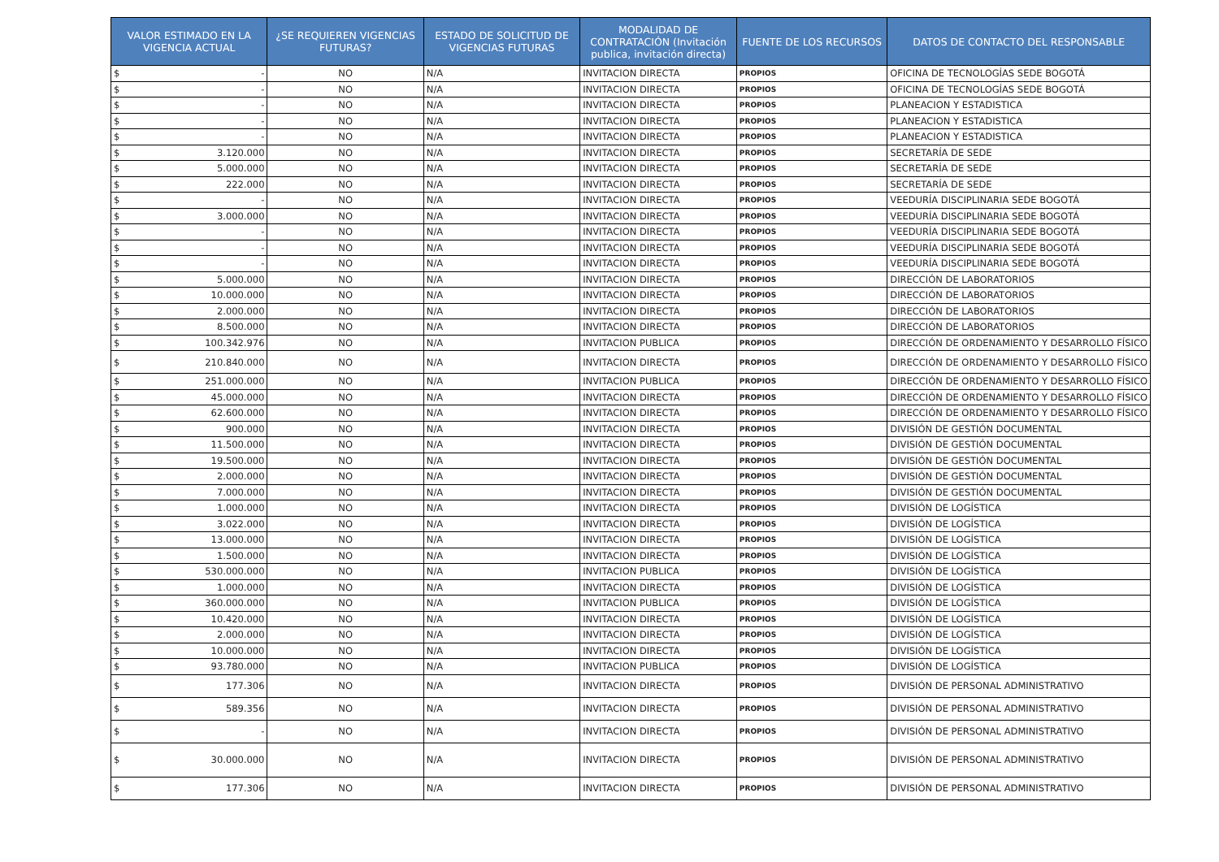| VALOR ESTIMADO EN LA VIGENCIA ACTUAL | ¿SE REQUIEREN VIGENCIAS FUTURAS? | ESTADO DE SOLICITUD DE VIGENCIAS FUTURAS | MODALIDAD DE CONTRATACIÓN (Invitación publica, invitación directa) | FUENTE DE LOS RECURSOS | DATOS DE CONTACTO DEL RESPONSABLE |
| --- | --- | --- | --- | --- | --- |
| $ - | NO | N/A | INVITACION DIRECTA | PROPIOS | OFICINA DE TECNOLOGÍAS SEDE BOGOTÁ |
| $ - | NO | N/A | INVITACION DIRECTA | PROPIOS | OFICINA DE TECNOLOGÍAS SEDE BOGOTÁ |
| $ - | NO | N/A | INVITACION DIRECTA | PROPIOS | PLANEACION Y ESTADISTICA |
| $ - | NO | N/A | INVITACION DIRECTA | PROPIOS | PLANEACION Y ESTADISTICA |
| $ - | NO | N/A | INVITACION DIRECTA | PROPIOS | PLANEACION Y ESTADISTICA |
| $ 3.120.000 | NO | N/A | INVITACION DIRECTA | PROPIOS | SECRETARÍA DE SEDE |
| $ 5.000.000 | NO | N/A | INVITACION DIRECTA | PROPIOS | SECRETARÍA DE SEDE |
| $ 222.000 | NO | N/A | INVITACION DIRECTA | PROPIOS | SECRETARÍA DE SEDE |
| $ - | NO | N/A | INVITACION DIRECTA | PROPIOS | VEEDURÍA DISCIPLINARIA SEDE BOGOTÁ |
| $ 3.000.000 | NO | N/A | INVITACION DIRECTA | PROPIOS | VEEDURÍA DISCIPLINARIA SEDE BOGOTÁ |
| $ - | NO | N/A | INVITACION DIRECTA | PROPIOS | VEEDURÍA DISCIPLINARIA SEDE BOGOTÁ |
| $ - | NO | N/A | INVITACION DIRECTA | PROPIOS | VEEDURÍA DISCIPLINARIA SEDE BOGOTÁ |
| $ - | NO | N/A | INVITACION DIRECTA | PROPIOS | VEEDURÍA DISCIPLINARIA SEDE BOGOTÁ |
| $ 5.000.000 | NO | N/A | INVITACION DIRECTA | PROPIOS | DIRECCIÓN DE LABORATORIOS |
| $ 10.000.000 | NO | N/A | INVITACION DIRECTA | PROPIOS | DIRECCIÓN DE LABORATORIOS |
| $ 2.000.000 | NO | N/A | INVITACION DIRECTA | PROPIOS | DIRECCIÓN DE LABORATORIOS |
| $ 8.500.000 | NO | N/A | INVITACION DIRECTA | PROPIOS | DIRECCIÓN DE LABORATORIOS |
| $ 100.342.976 | NO | N/A | INVITACION PUBLICA | PROPIOS | DIRECCIÓN DE ORDENAMIENTO Y DESARROLLO FÍSICO |
| $ 210.840.000 | NO | N/A | INVITACION DIRECTA | PROPIOS | DIRECCIÓN DE ORDENAMIENTO Y DESARROLLO FÍSICO |
| $ 251.000.000 | NO | N/A | INVITACION PUBLICA | PROPIOS | DIRECCIÓN DE ORDENAMIENTO Y DESARROLLO FÍSICO |
| $ 45.000.000 | NO | N/A | INVITACION DIRECTA | PROPIOS | DIRECCIÓN DE ORDENAMIENTO Y DESARROLLO FÍSICO |
| $ 62.600.000 | NO | N/A | INVITACION DIRECTA | PROPIOS | DIRECCIÓN DE ORDENAMIENTO Y DESARROLLO FÍSICO |
| $ 900.000 | NO | N/A | INVITACION DIRECTA | PROPIOS | DIVISIÓN DE GESTIÓN DOCUMENTAL |
| $ 11.500.000 | NO | N/A | INVITACION DIRECTA | PROPIOS | DIVISIÓN DE GESTIÓN DOCUMENTAL |
| $ 19.500.000 | NO | N/A | INVITACION DIRECTA | PROPIOS | DIVISIÓN DE GESTIÓN DOCUMENTAL |
| $ 2.000.000 | NO | N/A | INVITACION DIRECTA | PROPIOS | DIVISIÓN DE GESTIÓN DOCUMENTAL |
| $ 7.000.000 | NO | N/A | INVITACION DIRECTA | PROPIOS | DIVISIÓN DE GESTIÓN DOCUMENTAL |
| $ 1.000.000 | NO | N/A | INVITACION DIRECTA | PROPIOS | DIVISIÓN DE LOGÍSTICA |
| $ 3.022.000 | NO | N/A | INVITACION DIRECTA | PROPIOS | DIVISIÓN DE LOGÍSTICA |
| $ 13.000.000 | NO | N/A | INVITACION DIRECTA | PROPIOS | DIVISIÓN DE LOGÍSTICA |
| $ 1.500.000 | NO | N/A | INVITACION DIRECTA | PROPIOS | DIVISIÓN DE LOGÍSTICA |
| $ 530.000.000 | NO | N/A | INVITACION PUBLICA | PROPIOS | DIVISIÓN DE LOGÍSTICA |
| $ 1.000.000 | NO | N/A | INVITACION DIRECTA | PROPIOS | DIVISIÓN DE LOGÍSTICA |
| $ 360.000.000 | NO | N/A | INVITACION PUBLICA | PROPIOS | DIVISIÓN DE LOGÍSTICA |
| $ 10.420.000 | NO | N/A | INVITACION DIRECTA | PROPIOS | DIVISIÓN DE LOGÍSTICA |
| $ 2.000.000 | NO | N/A | INVITACION DIRECTA | PROPIOS | DIVISIÓN DE LOGÍSTICA |
| $ 10.000.000 | NO | N/A | INVITACION DIRECTA | PROPIOS | DIVISIÓN DE LOGÍSTICA |
| $ 93.780.000 | NO | N/A | INVITACION PUBLICA | PROPIOS | DIVISIÓN DE LOGÍSTICA |
| $ 177.306 | NO | N/A | INVITACION DIRECTA | PROPIOS | DIVISIÓN DE PERSONAL ADMINISTRATIVO |
| $ 589.356 | NO | N/A | INVITACION DIRECTA | PROPIOS | DIVISIÓN DE PERSONAL ADMINISTRATIVO |
| $ - | NO | N/A | INVITACION DIRECTA | PROPIOS | DIVISIÓN DE PERSONAL ADMINISTRATIVO |
| $ 30.000.000 | NO | N/A | INVITACION DIRECTA | PROPIOS | DIVISIÓN DE PERSONAL ADMINISTRATIVO |
| $ 177.306 | NO | N/A | INVITACION DIRECTA | PROPIOS | DIVISIÓN DE PERSONAL ADMINISTRATIVO |